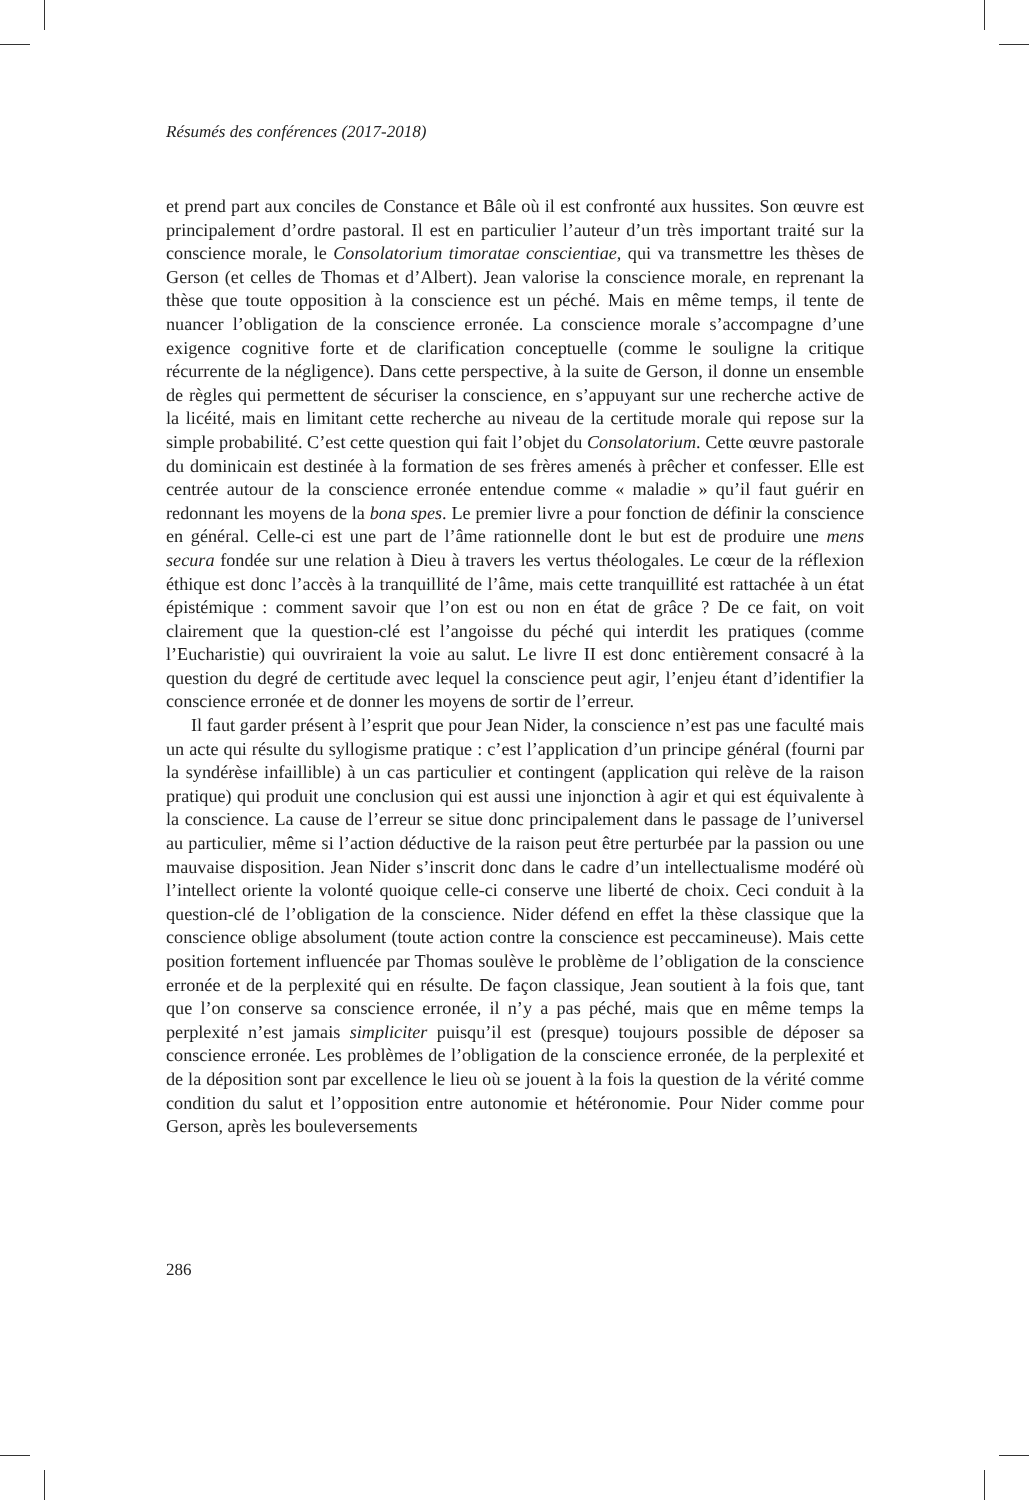Résumés des conférences (2017-2018)
et prend part aux conciles de Constance et Bâle où il est confronté aux hussites. Son œuvre est principalement d’ordre pastoral. Il est en particulier l’auteur d’un très important traité sur la conscience morale, le Consolatorium timoratae conscientiae, qui va transmettre les thèses de Gerson (et celles de Thomas et d’Albert). Jean valorise la conscience morale, en reprenant la thèse que toute opposition à la conscience est un péché. Mais en même temps, il tente de nuancer l’obligation de la conscience erronée. La conscience morale s’accompagne d’une exigence cognitive forte et de clarification conceptuelle (comme le souligne la critique récurrente de la négligence). Dans cette perspective, à la suite de Gerson, il donne un ensemble de règles qui permettent de sécuriser la conscience, en s’appuyant sur une recherche active de la licéité, mais en limitant cette recherche au niveau de la certitude morale qui repose sur la simple probabilité. C’est cette question qui fait l’objet du Consolatorium. Cette œuvre pastorale du dominicain est destinée à la formation de ses frères amenés à prêcher et confesser. Elle est centrée autour de la conscience erronée entendue comme « maladie » qu’il faut guérir en redonnant les moyens de la bona spes. Le premier livre a pour fonction de définir la conscience en général. Celle-ci est une part de l’âme rationnelle dont le but est de produire une mens secura fondée sur une relation à Dieu à travers les vertus théologales. Le cœur de la réflexion éthique est donc l’accès à la tranquillité de l’âme, mais cette tranquillité est rattachée à un état épistémique : comment savoir que l’on est ou non en état de grâce ? De ce fait, on voit clairement que la question-clé est l’angoisse du péché qui interdit les pratiques (comme l’Eucharistie) qui ouvriraient la voie au salut. Le livre II est donc entièrement consacré à la question du degré de certitude avec lequel la conscience peut agir, l’enjeu étant d’identifier la conscience erronée et de donner les moyens de sortir de l’erreur.
Il faut garder présent à l’esprit que pour Jean Nider, la conscience n’est pas une faculté mais un acte qui résulte du syllogisme pratique : c’est l’application d’un principe général (fourni par la syndérèse infaillible) à un cas particulier et contingent (application qui relève de la raison pratique) qui produit une conclusion qui est aussi une injonction à agir et qui est équivalente à la conscience. La cause de l’erreur se situe donc principalement dans le passage de l’universel au particulier, même si l’action déductive de la raison peut être perturbée par la passion ou une mauvaise disposition. Jean Nider s’inscrit donc dans le cadre d’un intellectualisme modéré où l’intellect oriente la volonté quoique celle-ci conserve une liberté de choix. Ceci conduit à la question-clé de l’obligation de la conscience. Nider défend en effet la thèse classique que la conscience oblige absolument (toute action contre la conscience est peccamineuse). Mais cette position fortement influencée par Thomas soulève le problème de l’obligation de la conscience erronée et de la perplexité qui en résulte. De façon classique, Jean soutient à la fois que, tant que l’on conserve sa conscience erronée, il n’y a pas péché, mais que en même temps la perplexité n’est jamais simpliciter puisqu’il est (presque) toujours possible de déposer sa conscience erronée. Les problèmes de l’obligation de la conscience erronée, de la perplexité et de la déposition sont par excellence le lieu où se jouent à la fois la question de la vérité comme condition du salut et l’opposition entre autonomie et hétéronomie. Pour Nider comme pour Gerson, après les bouleversements
286